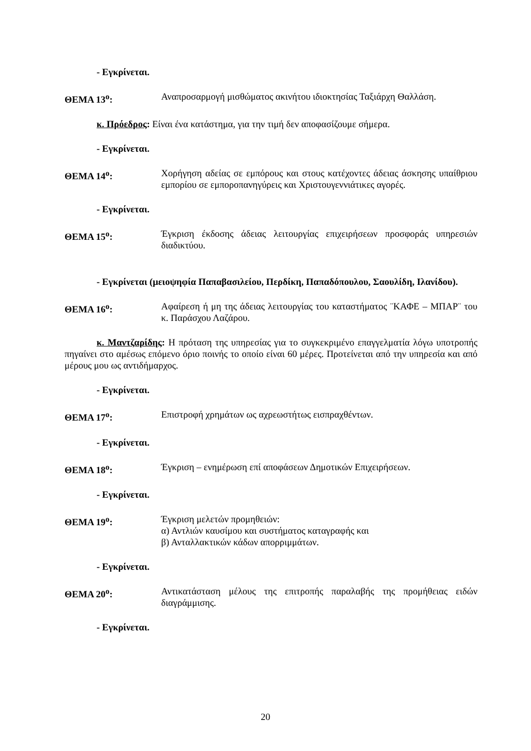- Εγκρίνεται.
ΘΕΜΑ 13<sup>ο</sup>: Αναπροσαρμογή μισθώματος ακινήτου ιδιοκτησίας Ταξιάρχη Θαλλάση.
κ. Πρόεδρος: Είναι ένα κατάστημα, για την τιμή δεν αποφασίζουμε σήμερα.
- Εγκρίνεται.
ΘΕΜΑ 14<sup>ο</sup>: Χορήγηση αδείας σε εμπόρους και στους κατέχοντες άδειας άσκησης υπαίθριου εμπορίου σε εμποροπανηγύρεις και Χριστουγεννιάτικες αγορές.
- Εγκρίνεται.
ΘΕΜΑ 15<sup>ο</sup>: Έγκριση έκδοσης άδειας λειτουργίας επιχειρήσεων προσφοράς υπηρεσιών διαδικτύου.
- Εγκρίνεται (μειοψηφία Παπαβασιλείου, Περδίκη, Παπαδόπουλου, Σαουλίδη, Ιλανίδου).
ΘΕΜΑ 16<sup>ο</sup>: Αφαίρεση ή μη της άδειας λειτουργίας του καταστήματος ¨ΚΑΦΕ – ΜΠΑΡ¨ του κ. Παράσχου Λαζάρου.
κ. Μαντζαρίδης: Η πρόταση της υπηρεσίας για το συγκεκριμένο επαγγελματία λόγω υποτροπής πηγαίνει στο αμέσως επόμενο όριο ποινής το οποίο είναι 60 μέρες. Προτείνεται από την υπηρεσία και από μέρους μου ως αντιδήμαρχος.
- Εγκρίνεται.
ΘΕΜΑ 17<sup>ο</sup>: Επιστροφή χρημάτων ως αχρεωστήτως εισπραχθέντων.
- Εγκρίνεται.
ΘΕΜΑ 18<sup>ο</sup>: Έγκριση – ενημέρωση επί αποφάσεων Δημοτικών Επιχειρήσεων.
- Εγκρίνεται.
ΘΕΜΑ 19<sup>ο</sup>: Έγκριση μελετών προμηθειών:
α) Αντλιών καυσίμου και συστήματος καταγραφής και
β) Ανταλλακτικών κάδων απορριμμάτων.
- Εγκρίνεται.
ΘΕΜΑ 20<sup>ο</sup>: Αντικατάσταση μέλους της επιτροπής παραλαβής της προμήθειας ειδών διαγράμμισης.
- Εγκρίνεται.
20